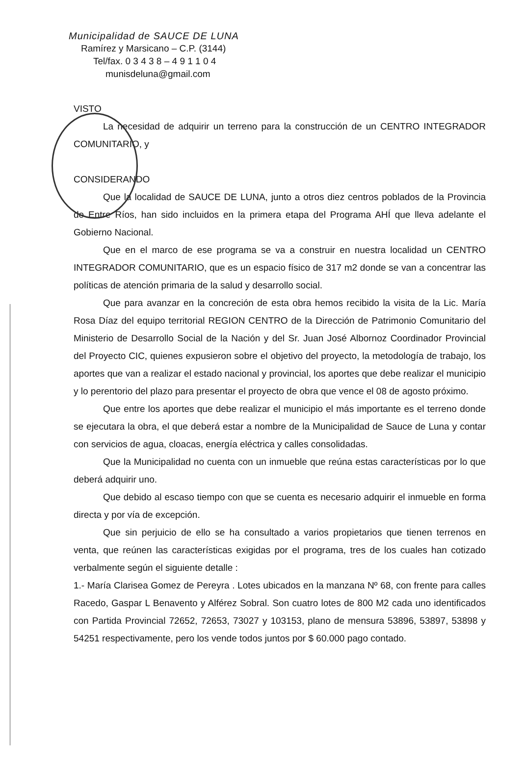Municipalidad de SAUCE DE LUNA
Ramírez y Marsicano – C.P. (3144)
Tel/fax. 0 3 4 3 8 – 4 9 1 1 0 4
munisdeluna@gmail.com
VISTO
La necesidad de adquirir un terreno para la construcción de un CENTRO INTEGRADOR COMUNITARIO, y
CONSIDERANDO
Que la localidad de SAUCE DE LUNA, junto a otros diez centros poblados de la Provincia de Entre Ríos, han sido incluidos en la primera etapa del Programa AHÍ que lleva adelante el Gobierno Nacional.
Que en el marco de ese programa se va a construir en nuestra localidad un CENTRO INTEGRADOR COMUNITARIO, que es un espacio físico de 317 m2 donde se van a concentrar las políticas de atención primaria de la salud y desarrollo social.
Que para avanzar en la concreción de esta obra hemos recibido la visita de la Lic. María Rosa Díaz del equipo territorial REGION CENTRO de la Dirección de Patrimonio Comunitario del Ministerio de Desarrollo Social de la Nación y del Sr. Juan José Albornoz Coordinador Provincial del Proyecto CIC, quienes expusieron sobre el objetivo del proyecto, la metodología de trabajo, los aportes que van a realizar el estado nacional y provincial, los aportes que debe realizar el municipio y lo perentorio del plazo para presentar el proyecto de obra que vence el 08 de agosto próximo.
Que entre los aportes que debe realizar el municipio el más importante es el terreno donde se ejecutara la obra, el que deberá estar a nombre de la Municipalidad de Sauce de Luna y contar con servicios de agua, cloacas, energía eléctrica y calles consolidadas.
Que la Municipalidad no cuenta con un inmueble que reúna estas características por lo que deberá adquirir uno.
Que debido al escaso tiempo con que se cuenta es necesario adquirir el inmueble en forma directa y por vía de excepción.
Que sin perjuicio de ello se ha consultado a varios propietarios que tienen terrenos en venta, que reúnen las características exigidas por el programa, tres de los cuales han cotizado verbalmente según el siguiente detalle :
1.- María Clarisea Gomez de Pereyra . Lotes ubicados en la manzana Nº 68, con frente para calles Racedo, Gaspar L Benavento y Alférez Sobral. Son cuatro lotes de 800 M2 cada uno identificados con Partida Provincial 72652, 72653, 73027 y 103153, plano de mensura 53896, 53897, 53898 y 54251 respectivamente, pero los vende todos juntos por $ 60.000 pago contado.